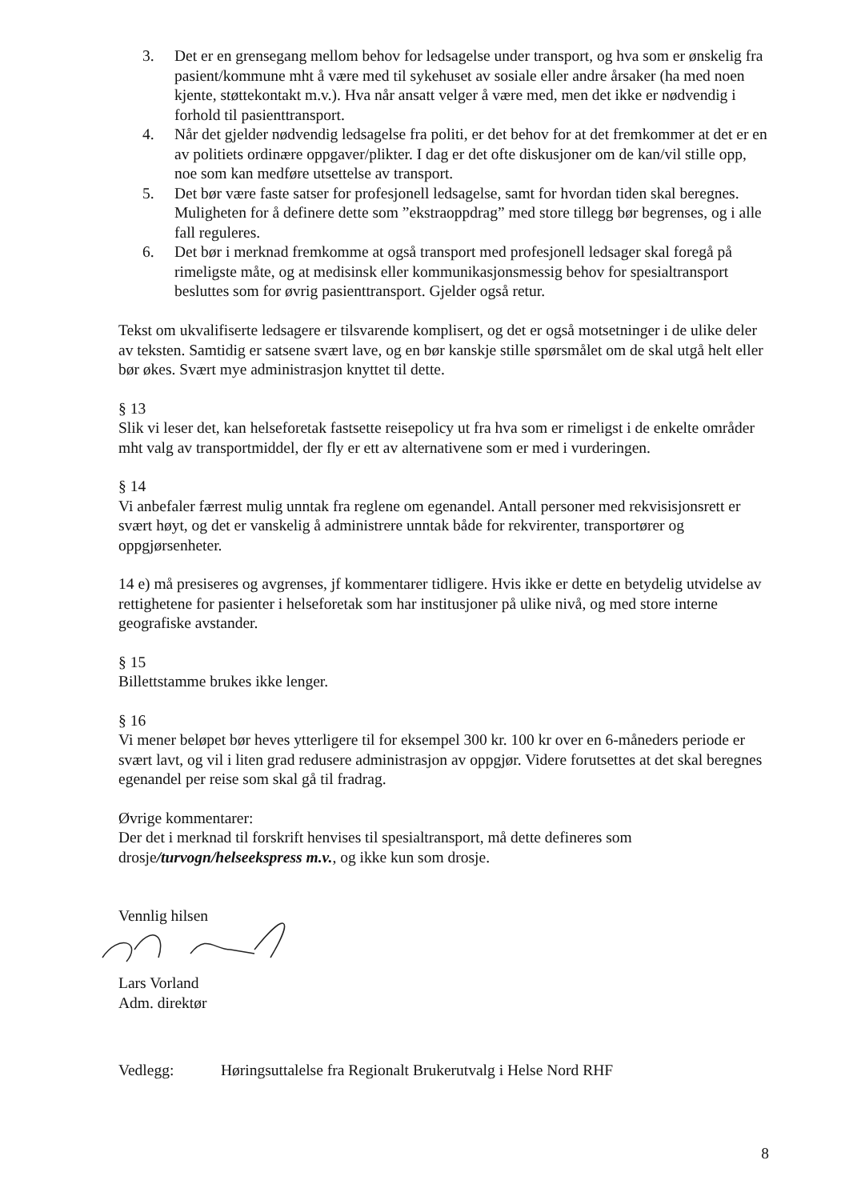3. Det er en grensegang mellom behov for ledsagelse under transport, og hva som er ønskelig fra pasient/kommune mht å være med til sykehuset av sosiale eller andre årsaker (ha med noen kjente, støttekontakt m.v.). Hva når ansatt velger å være med, men det ikke er nødvendig i forhold til pasienttransport.
4. Når det gjelder nødvendig ledsagelse fra politi, er det behov for at det fremkommer at det er en av politiets ordinære oppgaver/plikter. I dag er det ofte diskusjoner om de kan/vil stille opp, noe som kan medføre utsettelse av transport.
5. Det bør være faste satser for profesjonell ledsagelse, samt for hvordan tiden skal beregnes. Muligheten for å definere dette som ”ekstraoppdrag” med store tillegg bør begrenses, og i alle fall reguleres.
6. Det bør i merknad fremkomme at også transport med profesjonell ledsager skal foregå på rimeligste måte, og at medisinsk eller kommunikasjonsmessig behov for spesialtransport besluttes som for øvrig pasienttransport. Gjelder også retur.
Tekst om ukvalifiserte ledsagere er tilsvarende komplisert, og det er også motsetninger i de ulike deler av teksten. Samtidig er satsene svært lave, og en bør kanskje stille spørsmålet om de skal utgå helt eller bør økes. Svært mye administrasjon knyttet til dette.
§ 13
Slik vi leser det, kan helseforetak fastsette reisepolicy ut fra hva som er rimeligst i de enkelte områder mht valg av transportmiddel, der fly er ett av alternativene som er med i vurderingen.
§ 14
Vi anbefaler færrest mulig unntak fra reglene om egenandel. Antall personer med rekvisisjonsrett er svært høyt, og det er vanskelig å administrere unntak både for rekvirenter, transportører og oppgjørsenheter.
14 e) må presiseres og avgrenses, jf kommentarer tidligere. Hvis ikke er dette en betydelig utvidelse av rettighetene for pasienter i helseforetak som har institusjoner på ulike nivå, og med store interne geografiske avstander.
§ 15
Billettstamme brukes ikke lenger.
§ 16
Vi mener beløpet bør heves ytterligere til for eksempel 300 kr. 100 kr over en 6-måneders periode er svært lavt, og vil i liten grad redusere administrasjon av oppgjør. Videre forutsettes at det skal beregnes egenandel per reise som skal gå til fradrag.
Øvrige kommentarer:
Der det i merknad til forskrift henvises til spesialtransport, må dette defineres som drosje/turvogn/helseekspress m.v., og ikke kun som drosje.
Vennlig hilsen
Lars Vorland
Adm. direktør
Vedlegg: Høringsuttalelse fra Regionalt Brukerutvalg i Helse Nord RHF
8